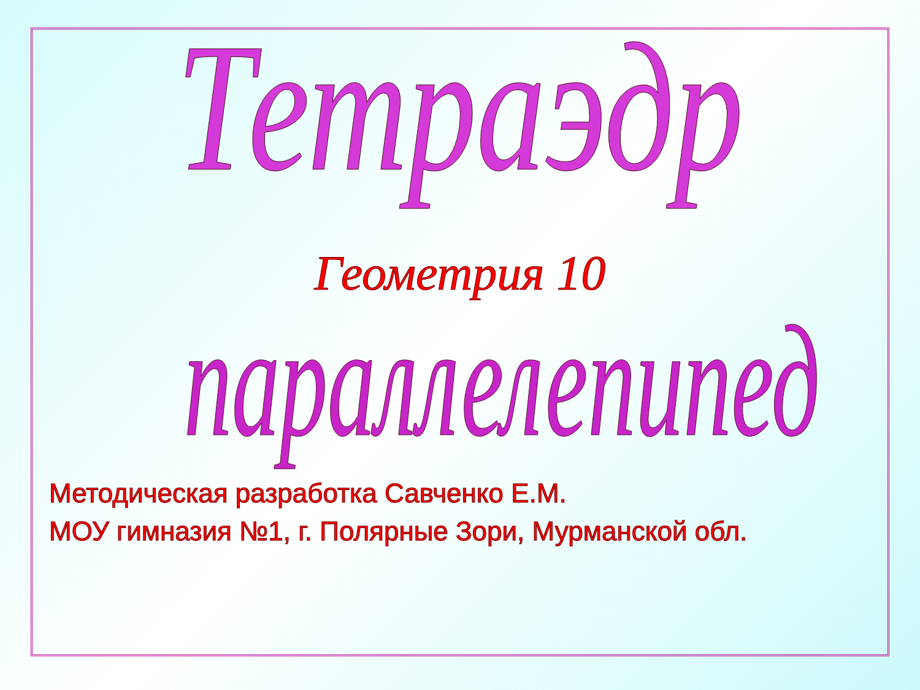Тетраэдр
Геометрия 10
параллелепипед
Методическая разработка Савченко Е.М.
МОУ гимназия №1, г. Полярные Зори, Мурманской обл.